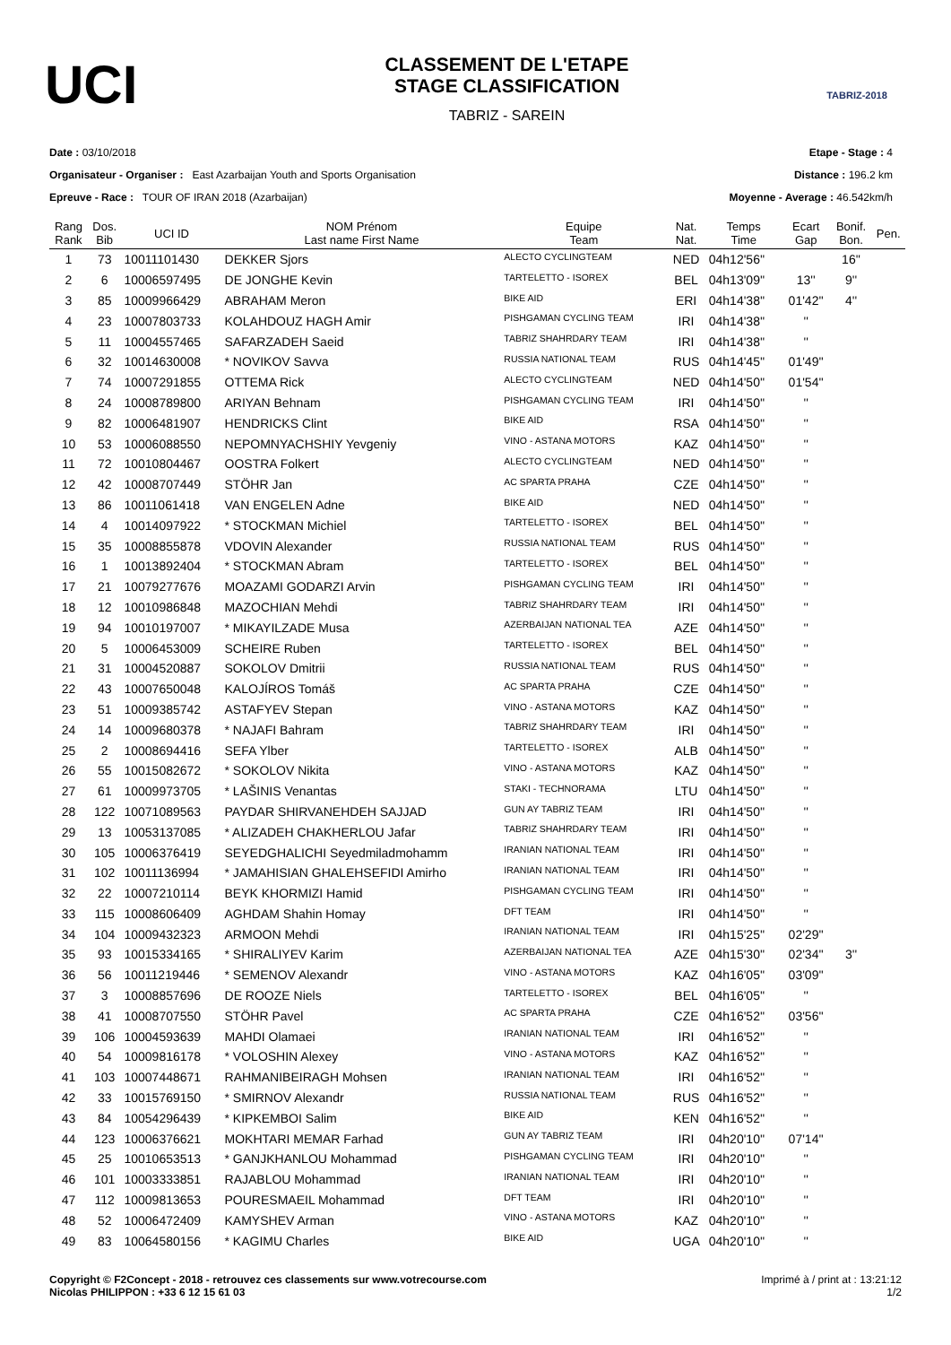UCI
CLASSEMENT DE L'ETAPE
STAGE CLASSIFICATION
TABRIZ - SAREIN
TABRIZ-2018
Date : 03/10/2018
Organisateur - Organiser : East Azarbaijan Youth and Sports Organisation
Epreuve - Race : TOUR OF IRAN 2018 (Azarbaijan)
Etape - Stage : 4
Distance : 196.2 km
Moyenne - Average : 46.542km/h
| Rang Rank | Dos. Bib | UCI ID | NOM Prénom Last name First Name | Equipe Team | Nat. Nat. | Temps Time | Ecart Gap | Bonif. Bon. | Pen. |
| --- | --- | --- | --- | --- | --- | --- | --- | --- | --- |
| 1 | 73 | 10011101430 | DEKKER Sjors | ALECTO CYCLINGTEAM | NED | 04h12'56'' | | 16'' | |
| 2 | 6 | 10006597495 | DE JONGHE Kevin | TARTELETTO - ISOREX | BEL | 04h13'09'' | 13'' | 9'' | |
| 3 | 85 | 10009966429 | ABRAHAM Meron | BIKE AID | ERI | 04h14'38'' | 01'42'' | 4'' | |
| 4 | 23 | 10007803733 | KOLAHDOUZ HAGH Amir | PISHGAMAN CYCLING TEAM | IRI | 04h14'38'' | '' | | |
| 5 | 11 | 10004557465 | SAFARZADEH Saeid | TABRIZ SHAHRDARY TEAM | IRI | 04h14'38'' | '' | | |
| 6 | 32 | 10014630008 | * NOVIKOV Savva | RUSSIA NATIONAL TEAM | RUS | 04h14'45'' | 01'49'' | | |
| 7 | 74 | 10007291855 | OTTEMA Rick | ALECTO CYCLINGTEAM | NED | 04h14'50'' | 01'54'' | | |
| 8 | 24 | 10008789800 | ARIYAN Behnam | PISHGAMAN CYCLING TEAM | IRI | 04h14'50'' | '' | | |
| 9 | 82 | 10006481907 | HENDRICKS Clint | BIKE AID | RSA | 04h14'50'' | '' | | |
| 10 | 53 | 10006088550 | NEPOMNYACHSHIY Yevgeniy | VINO - ASTANA MOTORS | KAZ | 04h14'50'' | '' | | |
| 11 | 72 | 10010804467 | OOSTRA Folkert | ALECTO CYCLINGTEAM | NED | 04h14'50'' | '' | | |
| 12 | 42 | 10008707449 | STÖHR Jan | AC SPARTA PRAHA | CZE | 04h14'50'' | '' | | |
| 13 | 86 | 10011061418 | VAN ENGELEN Adne | BIKE AID | NED | 04h14'50'' | '' | | |
| 14 | 4 | 10014097922 | * STOCKMAN Michiel | TARTELETTO - ISOREX | BEL | 04h14'50'' | '' | | |
| 15 | 35 | 10008855878 | VDOVIN Alexander | RUSSIA NATIONAL TEAM | RUS | 04h14'50'' | '' | | |
| 16 | 1 | 10013892404 | * STOCKMAN Abram | TARTELETTO - ISOREX | BEL | 04h14'50'' | '' | | |
| 17 | 21 | 10079277676 | MOAZAMI GODARZI Arvin | PISHGAMAN CYCLING TEAM | IRI | 04h14'50'' | '' | | |
| 18 | 12 | 10010986848 | MAZOCHIAN Mehdi | TABRIZ SHAHRDARY TEAM | IRI | 04h14'50'' | '' | | |
| 19 | 94 | 10010197007 | * MIKAYILZADE Musa | AZERBAIJAN NATIONAL TEA | AZE | 04h14'50'' | '' | | |
| 20 | 5 | 10006453009 | SCHEIRE Ruben | TARTELETTO - ISOREX | BEL | 04h14'50'' | '' | | |
| 21 | 31 | 10004520887 | SOKOLOV Dmitrii | RUSSIA NATIONAL TEAM | RUS | 04h14'50'' | '' | | |
| 22 | 43 | 10007650048 | KALOJÍROS Tomáš | AC SPARTA PRAHA | CZE | 04h14'50'' | '' | | |
| 23 | 51 | 10009385742 | ASTAFYEV Stepan | VINO - ASTANA MOTORS | KAZ | 04h14'50'' | '' | | |
| 24 | 14 | 10009680378 | * NAJAFI Bahram | TABRIZ SHAHRDARY TEAM | IRI | 04h14'50'' | '' | | |
| 25 | 2 | 10008694416 | SEFA Ylber | TARTELETTO - ISOREX | ALB | 04h14'50'' | '' | | |
| 26 | 55 | 10015082672 | * SOKOLOV Nikita | VINO - ASTANA MOTORS | KAZ | 04h14'50'' | '' | | |
| 27 | 61 | 10009973705 | * LAŠINIS Venantas | STAKI - TECHNORAMA | LTU | 04h14'50'' | '' | | |
| 28 | 122 | 10071089563 | PAYDAR SHIRVANEHDEH SAJJAD | GUN AY TABRIZ TEAM | IRI | 04h14'50'' | '' | | |
| 29 | 13 | 10053137085 | * ALIZADEH CHAKHERLOU Jafar | TABRIZ SHAHRDARY TEAM | IRI | 04h14'50'' | '' | | |
| 30 | 105 | 10006376419 | SEYEDGHALICHI Seyedmiladmohamm | IRANIAN NATIONAL TEAM | IRI | 04h14'50'' | '' | | |
| 31 | 102 | 10011136994 | * JAMAHISIAN GHALEHSEFIDI Amirho | IRANIAN NATIONAL TEAM | IRI | 04h14'50'' | '' | | |
| 32 | 22 | 10007210114 | BEYK KHORMIZI Hamid | PISHGAMAN CYCLING TEAM | IRI | 04h14'50'' | '' | | |
| 33 | 115 | 10008606409 | AGHDAM Shahin Homay | DFT TEAM | IRI | 04h14'50'' | '' | | |
| 34 | 104 | 10009432323 | ARMOON Mehdi | IRANIAN NATIONAL TEAM | IRI | 04h15'25'' | 02'29'' | | |
| 35 | 93 | 10015334165 | * SHIRALIYEV Karim | AZERBAIJAN NATIONAL TEA | AZE | 04h15'30'' | 02'34'' | 3'' | |
| 36 | 56 | 10011219446 | * SEMENOV Alexandr | VINO - ASTANA MOTORS | KAZ | 04h16'05'' | 03'09'' | | |
| 37 | 3 | 10008857696 | DE ROOZE Niels | TARTELETTO - ISOREX | BEL | 04h16'05'' | '' | | |
| 38 | 41 | 10008707550 | STÖHR Pavel | AC SPARTA PRAHA | CZE | 04h16'52'' | 03'56'' | | |
| 39 | 106 | 10004593639 | MAHDI Olamaei | IRANIAN NATIONAL TEAM | IRI | 04h16'52'' | '' | | |
| 40 | 54 | 10009816178 | * VOLOSHIN Alexey | VINO - ASTANA MOTORS | KAZ | 04h16'52'' | '' | | |
| 41 | 103 | 10007448671 | RAHMANIBEIRAGH Mohsen | IRANIAN NATIONAL TEAM | IRI | 04h16'52'' | '' | | |
| 42 | 33 | 10015769150 | * SMIRNOV Alexandr | RUSSIA NATIONAL TEAM | RUS | 04h16'52'' | '' | | |
| 43 | 84 | 10054296439 | * KIPKEMBOI Salim | BIKE AID | KEN | 04h16'52'' | '' | | |
| 44 | 123 | 10006376621 | MOKHTARI MEMAR Farhad | GUN AY TABRIZ TEAM | IRI | 04h20'10'' | 07'14'' | | |
| 45 | 25 | 10010653513 | * GANJKHANLOU Mohammad | PISHGAMAN CYCLING TEAM | IRI | 04h20'10'' | '' | | |
| 46 | 101 | 10003333851 | RAJABLOU Mohammad | IRANIAN NATIONAL TEAM | IRI | 04h20'10'' | '' | | |
| 47 | 112 | 10009813653 | POURESMAEIL Mohammad | DFT TEAM | IRI | 04h20'10'' | '' | | |
| 48 | 52 | 10006472409 | KAMYSHEV Arman | VINO - ASTANA MOTORS | KAZ | 04h20'10'' | '' | | |
| 49 | 83 | 10064580156 | * KAGIMU Charles | BIKE AID | UGA | 04h20'10'' | '' | | |
Copyright © F2Concept - 2018 - retrouvez ces classements sur www.votrecourse.com
Nicolas PHILIPPON : +33 6 12 15 61 03
Imprimé à / print at : 13:21:12
1/2